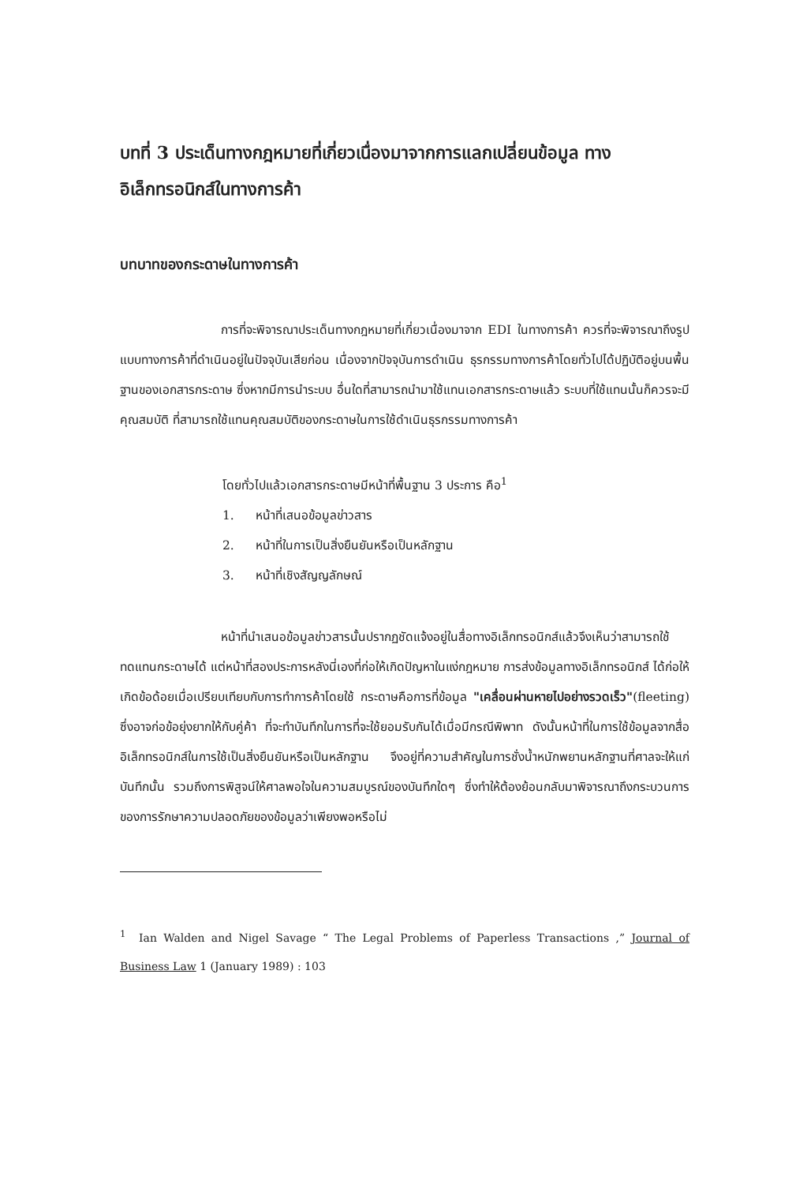บทที่ 3 ประเด็นทางกฎหมายที่เกี่ยวเนื่องมาจากการแลกเปลี่ยนข้อมูล ทาง อิเล็กทรอนิกส์ในทางการค้า
บทบาทของกระดาษในทางการค้า
การที่จะพิจารณาประเด็นทางกฎหมายที่เกี่ยวเนื่องมาจาก EDI ในทางการค้า ควรที่จะพิจารณาถึงรูปแบบทางการค้าที่ดำเนินอยู่ในปัจจุบันเสียก่อน เนื่องจากปัจจุบันการดำเนิน ธุรกรรมทางการค้าโดยทั่วไปได้ปฏิบัติอยู่บนพื้นฐานของเอกสารกระดาษ ซึ่งหากมีการนำระบบ อื่นใดที่สามารถนำมาใช้แทนเอกสารกระดาษแล้ว ระบบที่ใช้แทนนั้นก็ควรจะมีคุณสมบัติ ที่สามารถใช้แทนคุณสมบัติของกระดาษในการใช้ดำเนินธุรกรรมทางการค้า
โดยทั่วไปแล้วเอกสารกระดาษมีหน้าที่พื้นฐาน 3 ประการ คือ<sup>1</sup>
1. หน้าที่เสนอข้อมูลข่าวสาร
2. หน้าที่ในการเป็นสิ่งยืนยันหรือเป็นหลักฐาน
3. หน้าที่เชิงสัญญลักษณ์
หน้าที่นำเสนอข้อมูลข่าวสารนั้นปรากฏชัดแจ้งอยู่ในสื่อทางอิเล็กทรอนิกส์แล้วจึงเห็นว่าสามารถใช้ทดแทนกระดาษได้ แต่หน้าที่สองประการหลังนี่เองที่ก่อให้เกิดปัญหาในแง่กฎหมาย การส่งข้อมูลทางอิเล็กทรอนิกส์ ได้ก่อให้เกิดข้อด้อยเมื่อเปรียบเทียบกับการทำการค้าโดยใช้ กระดาษคือการที่ข้อมูล "เคลื่อนผ่านหายไปอย่างรวดเร็ว"(fleeting) ซึ่งอาจก่อข้อยุ่งยากให้กับคู่ค้า ที่จะทำบันทึกในการที่จะใช้ยอมรับกันได้เมื่อมีกรณีพิพาท ดังนั้นหน้าที่ในการใช้ข้อมูลจากสื่ออิเล็กทรอนิกส์ในการใช้เป็นสิ่งยืนยันหรือเป็นหลักฐาน จึงอยู่ที่ความสำคัญในการชั่งน้ำหนักพยานหลักฐานที่ศาลจะให้แก่บันทึกนั้น รวมถึงการพิสูจน์ให้ศาลพอใจในความสมบูรณ์ของบันทึกใดๆ ซึ่งทำให้ต้องย้อนกลับมาพิจารณาถึงกระบวนการของการรักษาความปลอดภัยของข้อมูลว่าเพียงพอหรือไม่
<sup>1</sup> Ian Walden and Nigel Savage “ The Legal Problems of Paperless Transactions ,” Journal of Business Law 1 (January 1989) : 103